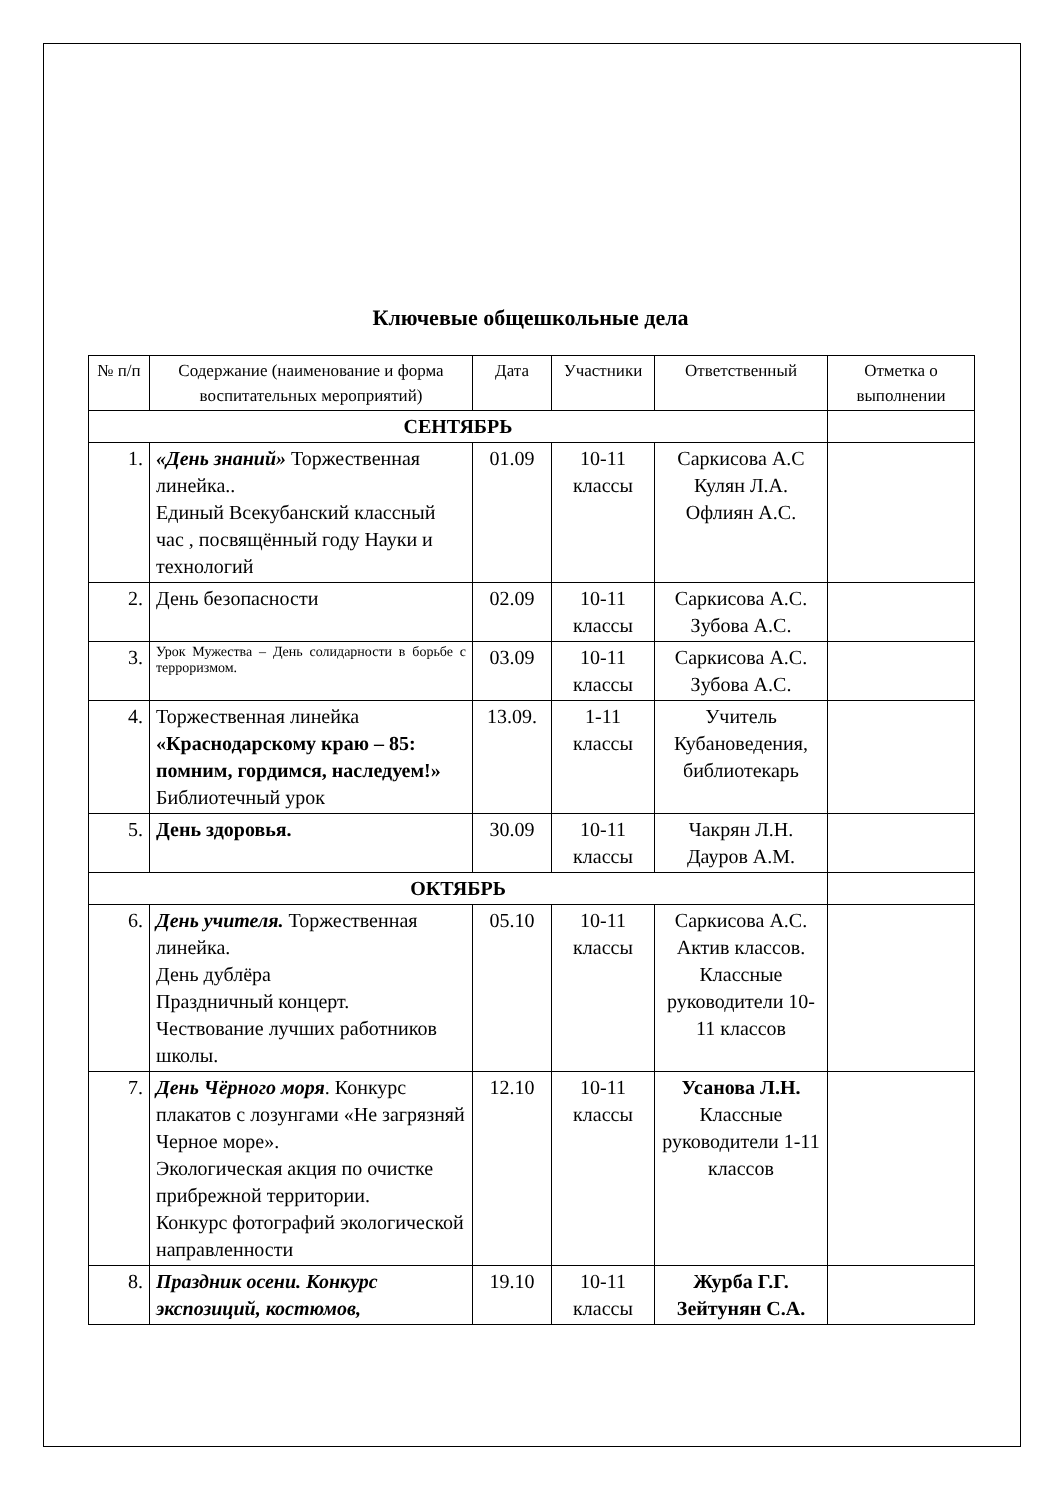Ключевые общешкольные дела
| № п/п | Содержание (наименование и форма воспитательных мероприятий) | Дата | Участники | Ответственный | Отметка о выполнении |
| --- | --- | --- | --- | --- | --- |
| СЕНТЯБРЬ | | | | | |
| 1. | «День знаний» Торжественная линейка.. Единый Всекубанский классный час , посвящённый году Науки и технологий | 01.09 | 10-11 классы | Саркисова А.С Кулян Л.А. Офлиян А.С. | |
| 2. | День безопасности | 02.09 | 10-11 классы | Саркисова А.С. Зубова А.С. | |
| 3. | Урок Мужества – День солидарности в борьбе с терроризмом. | 03.09 | 10-11 классы | Саркисова А.С. Зубова А.С. | |
| 4. | Торжественная линейка «Краснодарскому краю – 85: помним, гордимся, наследуем!» Библиотечный урок | 13.09. | 1-11 классы | Учитель Кубановедения, библиотекарь | |
| 5. | День здоровья. | 30.09 | 10-11 классы | Чакрян Л.Н. Дауров А.М. | |
| ОКТЯБРЬ | | | | | |
| 6. | День учителя. Торжественная линейка. День дублёра Праздничный концерт. Чествование лучших работников школы. | 05.10 | 10-11 классы | Саркисова А.С. Актив классов. Классные руководители 10-11 классов | |
| 7. | День Чёрного моря . Конкурс плакатов с лозунгами «Не загрязняй Черное море». Экологическая акция по очистке прибрежной территории. Конкурс фотографий экологической направленности | 12.10 | 10-11 классы | Усанова Л.Н. Классные руководители 1-11 классов | |
| 8. | Праздник осени. Конкурс экспозиций, костюмов, | 19.10 | 10-11 классы | Журба Г.Г. Зейтунян С.А. | |